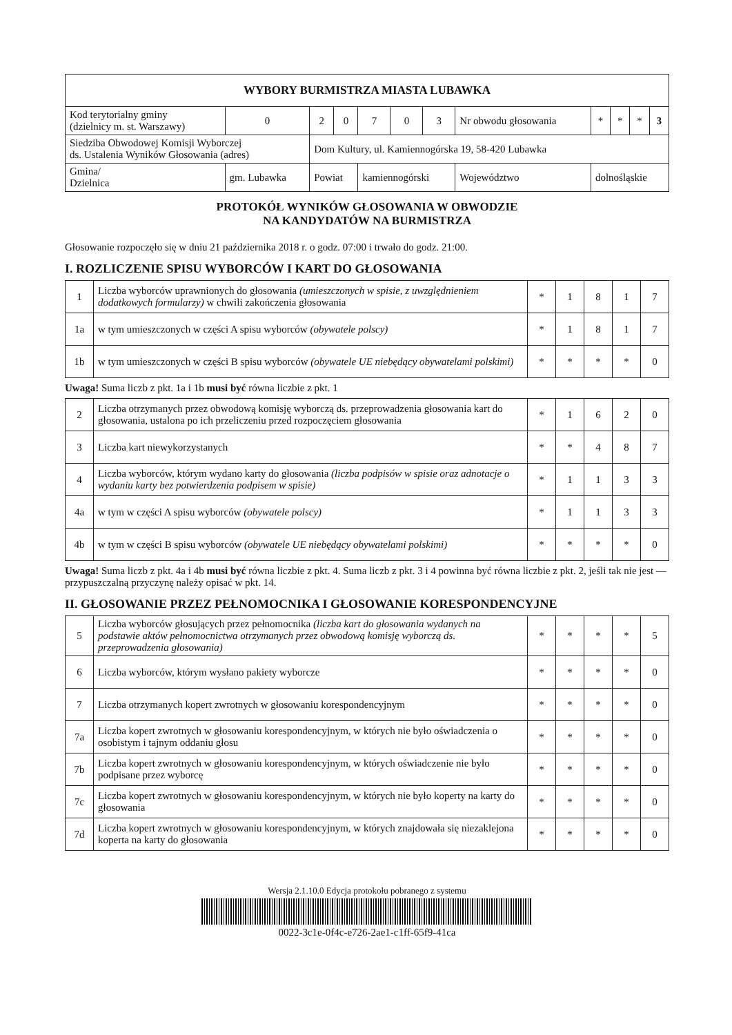| WYBORY BURMISTRZA MIASTA LUBAWKA | | | | | | | | | | | | | |
| --- | --- | --- | --- | --- | --- | --- | --- | --- | --- | --- | --- | --- | --- |
| Kod terytorialny gminy (dzielnicy m. st. Warszawy) | | 0 | 2 | 0 | 7 | 0 | 3 | Nr obwodu głosowania | | * | * | * | 3 |
| Siedziba Obwodowej Komisji Wyborczej ds. Ustalenia Wyników Głosowania (adres) | | | Dom Kultury, ul. Kamiennogórska 19, 58-420 Lubawka | | | | | | | | | | |
| Gmina/ Dzielnica | gm. Lubawka | | Powiat | | kamiennogórski | | | | Województwo | dolnośląskie | | | |
PROTOKÓŁ WYNIKÓW GŁOSOWANIA W OBWODZIE
NA KANDYDATÓW NA BURMISTRZA
Głosowanie rozpoczęło się w dniu 21 października 2018 r. o godz. 07:00 i trwało do godz. 21:00.
I. ROZLICZENIE SPISU WYBORCÓW I KART DO GŁOSOWANIA
| 1 | Liczba wyborców uprawnionych do głosowania (umieszczonych w spisie, z uwzględnieniem dodatkowych formularzy) w chwili zakończenia głosowania | * | 1 | 8 | 1 | 7 |
| 1a | w tym umieszczonych w części A spisu wyborców (obywatele polscy) | * | 1 | 8 | 1 | 7 |
| 1b | w tym umieszczonych w części B spisu wyborców (obywatele UE niebędący obywatelami polskimi) | * | * | * | * | 0 |
Uwaga! Suma liczb z pkt. 1a i 1b musi być równa liczbie z pkt. 1
| 2 | Liczba otrzymanych przez obwodową komisję wyborczą ds. przeprowadzenia głosowania kart do głosowania, ustalona po ich przeliczeniu przed rozpoczęciem głosowania | * | 1 | 6 | 2 | 0 |
| 3 | Liczba kart niewykorzystanych | * | * | 4 | 8 | 7 |
| 4 | Liczba wyborców, którym wydano karty do głosowania (liczba podpisów w spisie oraz adnotacje o wydaniu karty bez potwierdzenia podpisem w spisie) | * | 1 | 1 | 3 | 3 |
| 4a | w tym w części A spisu wyborców (obywatele polscy) | * | 1 | 1 | 3 | 3 |
| 4b | w tym w części B spisu wyborców (obywatele UE niebędący obywatelami polskimi) | * | * | * | * | 0 |
Uwaga! Suma liczb z pkt. 4a i 4b musi być równa liczbie z pkt. 4. Suma liczb z pkt. 3 i 4 powinna być równa liczbie z pkt. 2, jeśli tak nie jest — przypuszczalną przyczynę należy opisać w pkt. 14.
II. GŁOSOWANIE PRZEZ PEŁNOMOCNIKA I GŁOSOWANIE KORESPONDENCYJNE
| 5 | Liczba wyborców głosujących przez pełnomocnika (liczba kart do głosowania wydanych na podstawie aktów pełnomocnictwa otrzymanych przez obwodową komisję wyborczą ds. przeprowadzenia głosowania) | * | * | * | * | 5 |
| 6 | Liczba wyborców, którym wysłano pakiety wyborcze | * | * | * | * | 0 |
| 7 | Liczba otrzymanych kopert zwrotnych w głosowaniu korespondencyjnym | * | * | * | * | 0 |
| 7a | Liczba kopert zwrotnych w głosowaniu korespondencyjnym, w których nie było oświadczenia o osobistym i tajnym oddaniu głosu | * | * | * | * | 0 |
| 7b | Liczba kopert zwrotnych w głosowaniu korespondencyjnym, w których oświadczenie nie było podpisane przez wyborcę | * | * | * | * | 0 |
| 7c | Liczba kopert zwrotnych w głosowaniu korespondencyjnym, w których nie było koperty na karty do głosowania | * | * | * | * | 0 |
| 7d | Liczba kopert zwrotnych w głosowaniu korespondencyjnym, w których znajdowała się niezaklejona koperta na karty do głosowania | * | * | * | * | 0 |
Wersja 2.1.10.0 Edycja protokołu pobranego z systemu
0022-3c1e-0f4c-e726-2ae1-c1ff-65f9-41ca